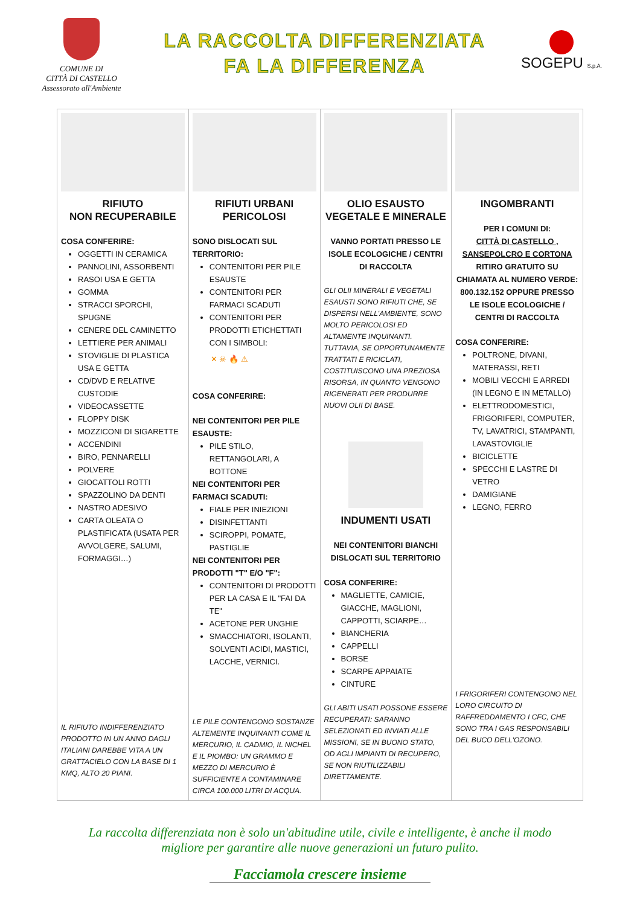COMUNE DI
CITTÀ DI CASTELLO
Assessorato all'Ambiente
LA RACCOLTA DIFFERENZIATA
FA LA DIFFERENZA
SOGEPU S.p.A.
| RIFIUTO NON RECUPERABILE COSA CONFERIRE: OGGETTI IN CERAMICA PANNOLINI, ASSORBENTI RASOI USA E GETTA GOMMA STRACCI SPORCHI, SPUGNE CENERE DEL CAMINETTO LETTIERE PER ANIMALI STOVIGLIE DI PLASTICA USA E GETTA CD/DVD E RELATIVE CUSTODIE VIDEOCASSETTE FLOPPY DISK MOZZICONI DI SIGARETTE ACCENDINI BIRO, PENNARELLI POLVERE GIOCATTOLI ROTTI SPAZZOLINO DA DENTI NASTRO ADESIVO CARTA OLEATA O PLASTIFICATA (USATA PER AVVOLGERE, SALUMI, FORMAGGI…) IL RIFIUTO INDIFFERENZIATO PRODOTTO IN UN ANNO DAGLI ITALIANI DAREBBE VITA A UN GRATTACIELO CON LA BASE DI 1 KMQ, ALTO 20 PIANI. | RIFIUTI URBANI PERICOLOSI SONO DISLOCATI SUL TERRITORIO: CONTENITORI PER PILE ESAUSTE CONTENITORI PER FARMACI SCADUTI CONTENITORI PER PRODOTTI ETICHETTATI CON I SIMBOLI: ✕ ☠ 🔥 ⚠ COSA CONFERIRE: NEI CONTENITORI PER PILE ESAUSTE: PILE STILO, RETTANGOLARI, A BOTTONE NEI CONTENITORI PER FARMACI SCADUTI: FIALE PER INIEZIONI DISINFETTANTI SCIROPPI, POMATE, PASTIGLIE NEI CONTENITORI PER PRODOTTI "T" E/O "F": CONTENITORI DI PRODOTTI PER LA CASA E IL "FAI DA TE" ACETONE PER UNGHIE SMACCHIATORI, ISOLANTI, SOLVENTI ACIDI, MASTICI, LACCHE, VERNICI. LE PILE CONTENGONO SOSTANZE ALTEMENTE INQUINANTI COME IL MERCURIO, IL CADMIO, IL NICHEL E IL PIOMBO: UN GRAMMO E MEZZO DI MERCURIO È SUFFICIENTE A CONTAMINARE CIRCA 100.000 LITRI DI ACQUA. | OLIO ESAUSTO VEGETALE E MINERALE VANNO PORTATI PRESSO LE ISOLE ECOLOGICHE / CENTRI DI RACCOLTA GLI OLII MINERALI E VEGETALI ESAUSTI SONO RIFIUTI CHE, SE DISPERSI NELL'AMBIENTE, SONO MOLTO PERICOLOSI ED ALTAMENTE INQUINANTI. TUTTAVIA, SE OPPORTUNAMENTE TRATTATI E RICICLATI, COSTITUISCONO UNA PREZIOSA RISORSA, IN QUANTO VENGONO RIGENERATI PER PRODURRE NUOVI OLII DI BASE. INDUMENTI USATI NEI CONTENITORI BIANCHI DISLOCATI SUL TERRITORIO COSA CONFERIRE: MAGLIETTE, CAMICIE, GIACCHE, MAGLIONI, CAPPOTTI, SCIARPE… BIANCHERIA CAPPELLI BORSE SCARPE APPAIATE CINTURE GLI ABITI USATI POSSONE ESSERE RECUPERATI: SARANNO SELEZIONATI ED INVIATI ALLE MISSIONI, SE IN BUONO STATO, OD AGLI IMPIANTI DI RECUPERO, SE NON RIUTILIZZABILI DIRETTAMENTE. | INGOMBRANTI PER I COMUNI DI: CITTÀ DI CASTELLO , SANSEPOLCRO E CORTONA RITIRO GRATUITO SU CHIAMATA AL NUMERO VERDE: 800.132.152 OPPURE PRESSO LE ISOLE ECOLOGICHE / CENTRI DI RACCOLTA COSA CONFERIRE: POLTRONE, DIVANI, MATERASSI, RETI MOBILI VECCHI E ARREDI (IN LEGNO E IN METALLO) ELETTRODOMESTICI, FRIGORIFERI, COMPUTER, TV, LAVATRICI, STAMPANTI, LAVASTOVIGLIE BICICLETTE SPECCHI E LASTRE DI VETRO DAMIGIANE LEGNO, FERRO I FRIGORIFERI CONTENGONO NEL LORO CIRCUITO DI RAFFREDDAMENTO I CFC, CHE SONO TRA I GAS RESPONSABILI DEL BUCO DELL'OZONO. |
La raccolta differenziata non è solo un'abitudine utile, civile e intelligente, è anche il modo
migliore per garantire alle nuove generazioni un futuro pulito.
Facciamola crescere insieme